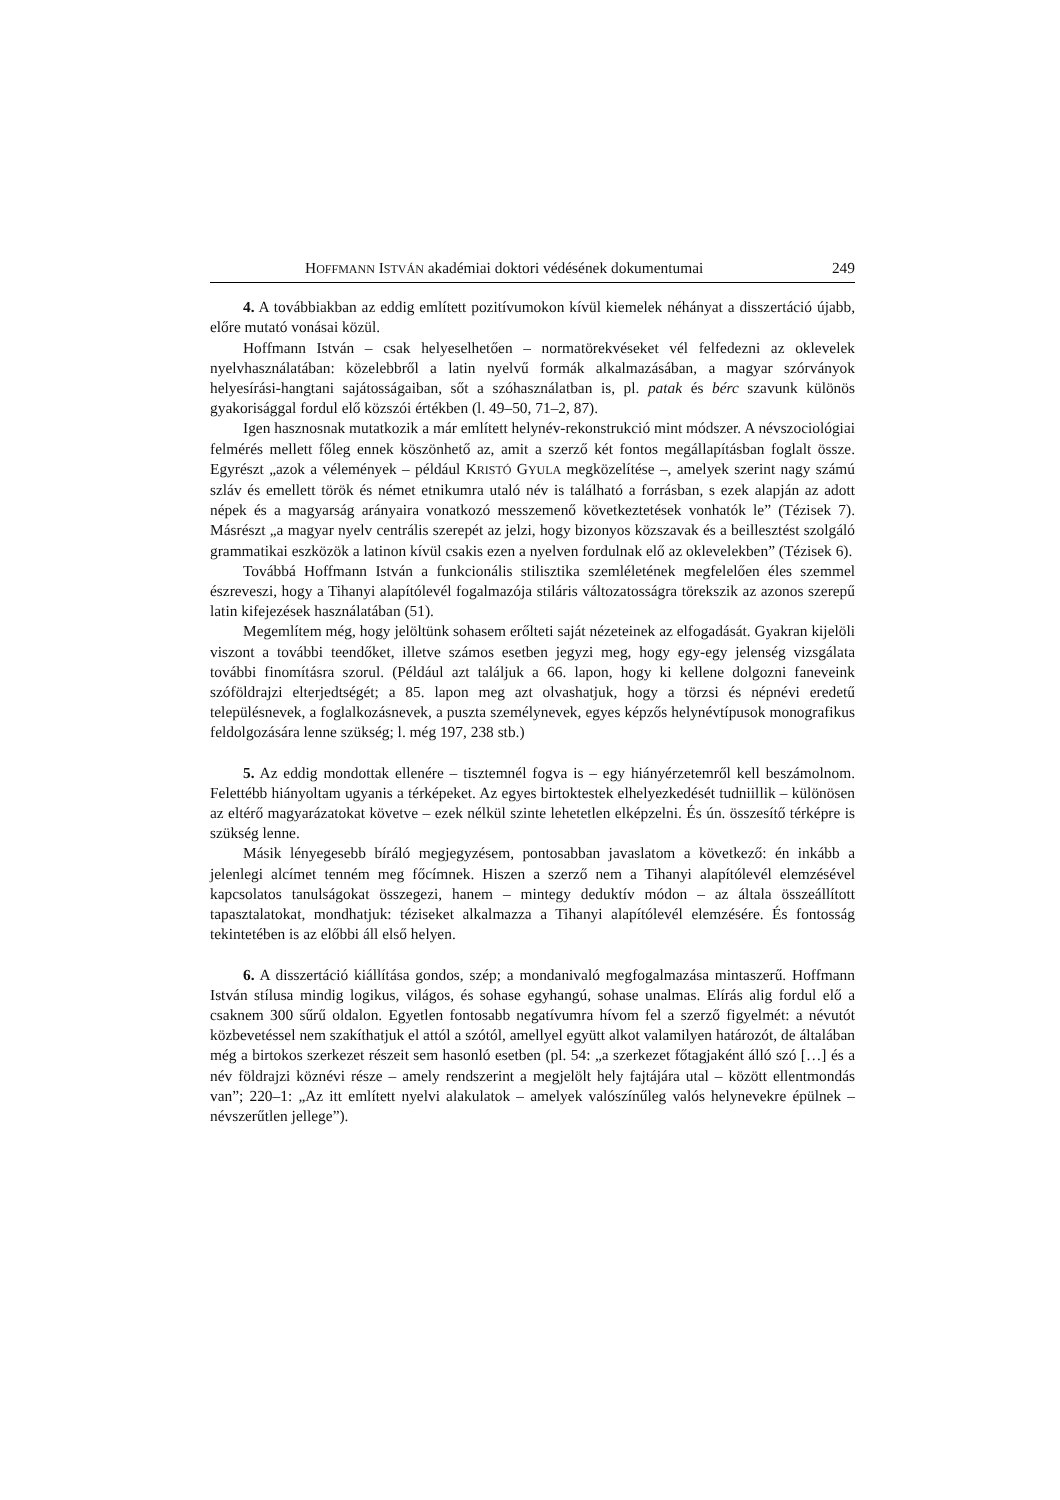HOFFMANN ISTVÁN akadémiai doktori védésének dokumentumai 249
4. A továbbiakban az eddig említett pozitívumokon kívül kiemelek néhányat a disszertáció újabb, előre mutató vonásai közül.
Hoffmann István – csak helyeselhetően – normatörekvéseket vél felfedezni az oklevelek nyelvhasználatában: közelebbről a latin nyelvű formák alkalmazásában, a magyar szórványok helyesírási-hangtani sajátosságaiban, sőt a szóhasználatban is, pl. patak és bérc szavunk különös gyakorisággal fordul elő közszói értékben (l. 49–50, 71–2, 87).
Igen hasznosnak mutatkozik a már említett helynév-rekonstrukció mint módszer. A névszociológiai felmérés mellett főleg ennek köszönhető az, amit a szerző két fontos megállapításban foglalt össze. Egyrészt „azok a vélemények – például KRISTÓ GYULA megközelítése –, amelyek szerint nagy számú szláv és emellett török és német etnikumra utaló név is található a forrásban, s ezek alapján az adott népek és a magyarság arányaira vonatkozó messzemenő következtetések vonhatók le” (Tézisek 7). Másrészt „a magyar nyelv centrális szerepét az jelzi, hogy bizonyos közszavak és a beillesztést szolgáló grammatikai eszközök a latinon kívül csakis ezen a nyelven fordulnak elő az oklevelekben” (Tézisek 6).
Továbbá Hoffmann István a funkcionális stilisztika szemléletének megfelelően éles szemmel észreveszi, hogy a Tihanyi alapítólevél fogalmazója stiláris változatosságra törekszik az azonos szerepű latin kifejezések használatában (51).
Megemlítem még, hogy jelöltünk sohasem erőlteti saját nézeteinek az elfogadását. Gyakran kijelöli viszont a további teendőket, illetve számos esetben jegyzi meg, hogy egy-egy jelenség vizsgálata további finomításra szorul. (Például azt találjuk a 66. lapon, hogy ki kellene dolgozni faneveink szóföldrajzi elterjedtségét; a 85. lapon meg azt olvashatjuk, hogy a törzsi és népnévi eredetű településnevek, a foglalkozásnevek, a puszta személynevek, egyes képzős helynévtípusok monografikus feldolgozására lenne szükség; l. még 197, 238 stb.)
5. Az eddig mondottak ellenére – tisztemnél fogva is – egy hiányérzetemről kell beszámolnom. Felettébb hiányoltam ugyanis a térképeket. Az egyes birtoktestek elhelyezkedését tudniillik – különösen az eltérő magyarázatokat követve – ezek nélkül szinte lehetetlen elképzelni. És ún. összesítő térképre is szükség lenne.
Másik lényegesebb bíráló megjegyzésem, pontosabban javaslatom a következő: én inkább a jelenlegi alcímet tenném meg főcímnek. Hiszen a szerző nem a Tihanyi alapítólevél elemzésével kapcsolatos tanulságokat összegezi, hanem – mintegy deduktív módon – az általa összeállított tapasztalatokat, mondhatjuk: téziseket alkalmazza a Tihanyi alapítólevél elemzésére. És fontosság tekintetében is az előbbi áll első helyen.
6. A disszertáció kiállítása gondos, szép; a mondanivaló megfogalmazása mintaszerű. Hoffmann István stílusa mindig logikus, világos, és sohase egyhangú, sohase unalmas. Elírás alig fordul elő a csaknem 300 sűrű oldalon. Egyetlen fontosabb negatívumra hívom fel a szerző figyelmét: a névutót közbevetéssel nem szakíthatjuk el attól a szótól, amellyel együtt alkot valamilyen határozót, de általában még a birtokos szerkezet részeit sem hasonló esetben (pl. 54: „a szerkezet főtagjaként álló szó […] és a név földrajzi köznévi része – amely rendszerint a megjelölt hely fajtájára utal – között ellentmondás van”; 220–1: „Az itt említett nyelvi alakulatok – amelyek valószínűleg valós helynevekre épülnek – névszerűtlen jellege”).